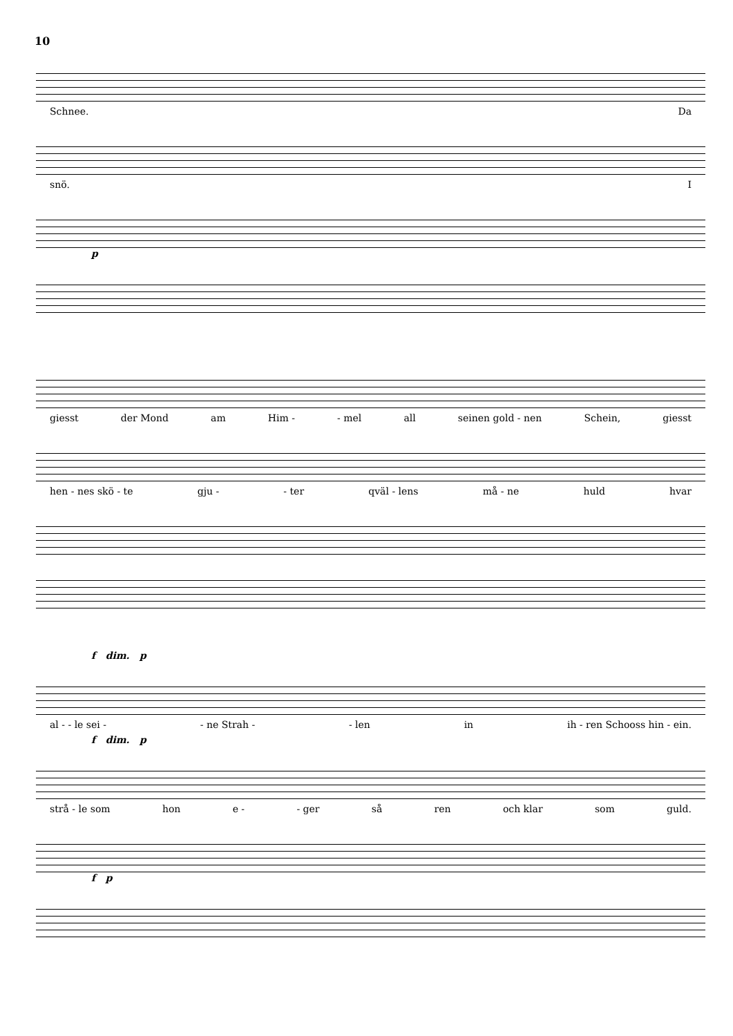10
Schnee. Da
snö. I
p
giesst der Mond am Him - - mel all seinen gold - nen Schein, giesst
hen - nes skö - te gju - - ter qväl - lens må - ne huld hvar
f dim. p
al - - le sei - - ne Strah - - len in ih - ren Schooss hin - ein.
f dim. p
strå - le som hon e - - ger så ren och klar som guld.
f p